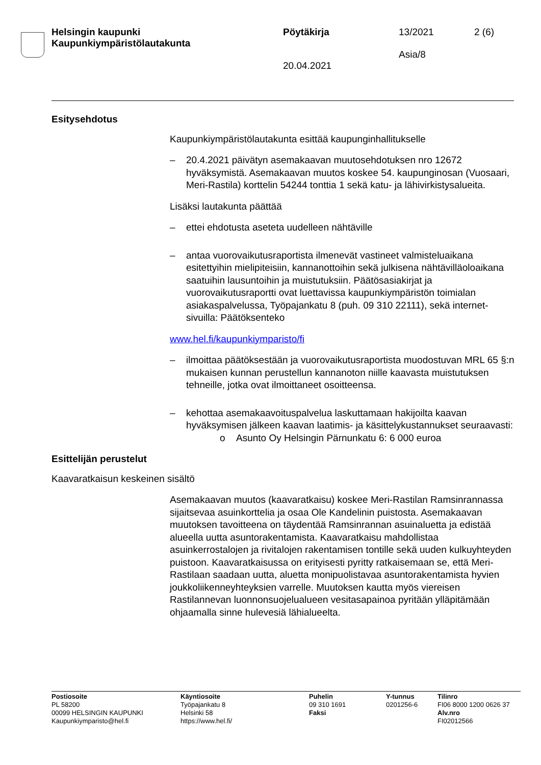Helsingin kaupunki
Kaupunkiympäristölautakunta
Pöytäkirja
20.04.2021
13/2021
Asia/8
2 (6)
Esitysehdotus
Kaupunkiympäristölautakunta esittää kaupunginhallitukselle
– 20.4.2021 päivätyn asemakaavan muutosehdotuksen nro 12672 hyväksymistä. Asemakaavan muutos koskee 54. kaupunginosan (Vuosaari, Meri-Rastila) korttelin 54244 tonttia 1 sekä katu- ja lähivirkistysalueita.
Lisäksi lautakunta päättää
– ettei ehdotusta aseteta uudelleen nähtäville
– antaa vuorovaikutusraportista ilmenevät vastineet valmisteluaikana esitettyihin mielipiteisiin, kannanottoihin sekä julkisena nähtävilläoloaikana saatuihin lausuntoihin ja muistutuksiin. Päätösasiakirjat ja vuorovaikutusraportti ovat luettavissa kaupunkiympäristön toimialan asiakaspalvelussa, Työpajankatu 8 (puh. 09 310 22111), sekä internet-sivuilla: Päätöksenteko
www.hel.fi/kaupunkiymparisto/fi
– ilmoittaa päätöksestään ja vuorovaikutusraportista muodostuvan MRL 65 §:n mukaisen kunnan perustellun kannanoton niille kaavasta muistutuksen tehneille, jotka ovat ilmoittaneet osoitteensa.
– kehottaa asemakaavoituspalvelua laskuttamaan hakijoilta kaavan hyväksymisen jälkeen kaavan laatimis- ja käsittelykustannukset seuraavasti:
o Asunto Oy Helsingin Pärnunkatu 6: 6 000 euroa
Esittelijän perustelut
Kaavaratkaisun keskeinen sisältö
Asemakaavan muutos (kaavaratkaisu) koskee Meri-Rastilan Ramsinrannassa sijaitsevaa asuinkorttelia ja osaa Ole Kandelinin puistosta. Asemakaavan muutoksen tavoitteena on täydentää Ramsinrannan asuinaluetta ja edistää alueella uutta asuntorakentamista. Kaavaratkaisu mahdollistaa asuinkerrostalojen ja rivitalojen rakentamisen tontille sekä uuden kulkuyhteyden puistoon. Kaavaratkaisussa on erityisesti pyritty ratkaisemaan se, että Meri-Rastilaan saadaan uutta, aluetta monipuolistavaa asuntorakentamista hyvien joukkoliikenneyhteyksien varrelle. Muutoksen kautta myös viereisen Rastilannevan luonnonsuojelualueen vesitasapainoa pyritään ylläpitämään ohjaamalla sinne hulevesiä lähialueelta.
Postiosoite
PL 58200
00099 HELSINGIN KAUPUNKI
Kaupunkiymparisto@hel.fi
Käyntiosoite
Työpajankatu 8
Helsinki 58
https://www.hel.fi/
Puhelin
09 310 1691
Faksi
Y-tunnus
0201256-6
Tilinro
FI06 8000 1200 0626 37
Alv.nro
FI02012566